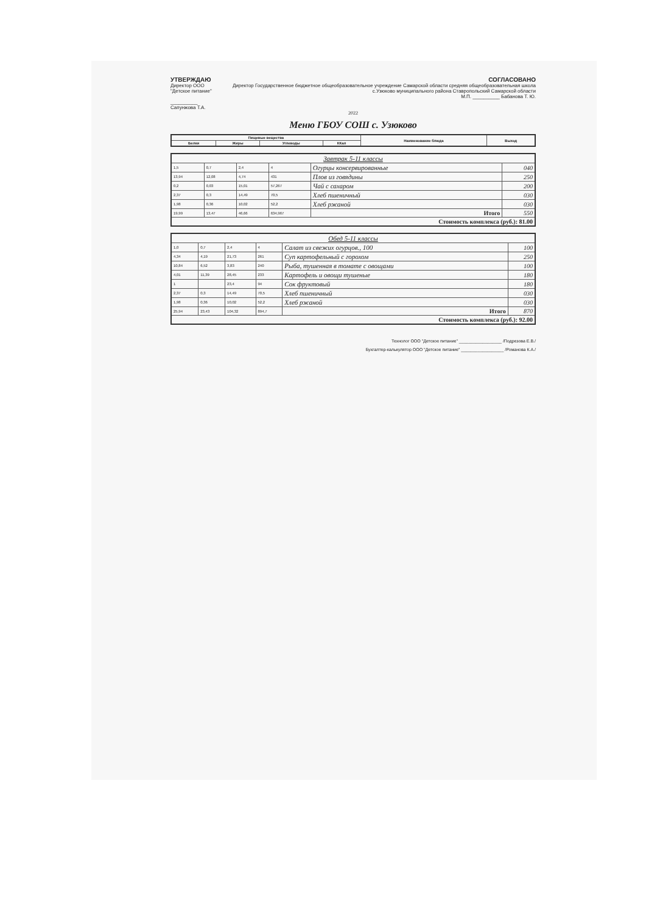УТВЕРЖДАЮ
Директор ООО "Детское питание"
__________ Сапунжова Т.А.
СОГЛАСОВАНО
Директор Государственное бюджетное общеобразовательное учреждение Самарской области средняя общеобразовательная школа с.Узюково муниципального района Ставропольский Самарской области
М.П. __________ Бабанова Т. Ю.
2022
Меню ГБОУ СОШ с. Узюково
| Пищевые вещества | | | | Наименование блюда | Выход |
| --- | --- | --- | --- | --- | --- |
| Белки | Жиры | Углеводы | ККал | | |
| Завтрак 5-11 классы | | | | | |
| 1,5 | 0,7 | 2,4 | 4 | Огурцы консервированные | 040 |
| 13,94 | 12,08 | 4,74 | 431 | Плов из говядины | 250 |
| 0,2 | 0,03 | 15,01 | 57,267 | Чай с сахаром | 200 |
| 2,37 | 0,3 | 14,49 | 70,5 | Хлеб пшеничный | 030 |
| 1,98 | 0,36 | 10,02 | 52,2 | Хлеб ржаной | 030 |
| 19,99 | 13,47 | 46,66 | 634,967 | Итого | 550 |
| Стоимость комплекса (руб.): 81.00 | | | | | |
| Обед 5-11 классы | | | | | |
| 1,0 | 0,7 | 2,4 | 4 | Салат из свежих огурцов., 100 | 100 |
| 4,34 | 4,19 | 21,73 | 261 | Суп картофельный с горохом | 250 |
| 10,84 | 6,52 | 3,83 | 240 | Рыба, тушенная в томате с овощами | 100 |
| 4,01 | 11,39 | 28,45 | 233 | Картофель и овощи тушеные | 180 |
| 1 | | 23,4 | 94 | Сок фруктовый | 180 |
| 2,37 | 0,3 | 14,49 | 70,5 | Хлеб пшеничный | 030 |
| 1,98 | 0,36 | 10,02 | 52,2 | Хлеб ржаной | 030 |
| 25,94 | 23,43 | 104,32 | 894,7 | Итого | 870 |
| Стоимость комплекса (руб.): 92.00 | | | | | |
Технолог ООО "Детское питание" __________________ /Подрезова Е.В./
Бухгалтер-калькулятор ООО "Детское питание" __________________ /Романова К.А./